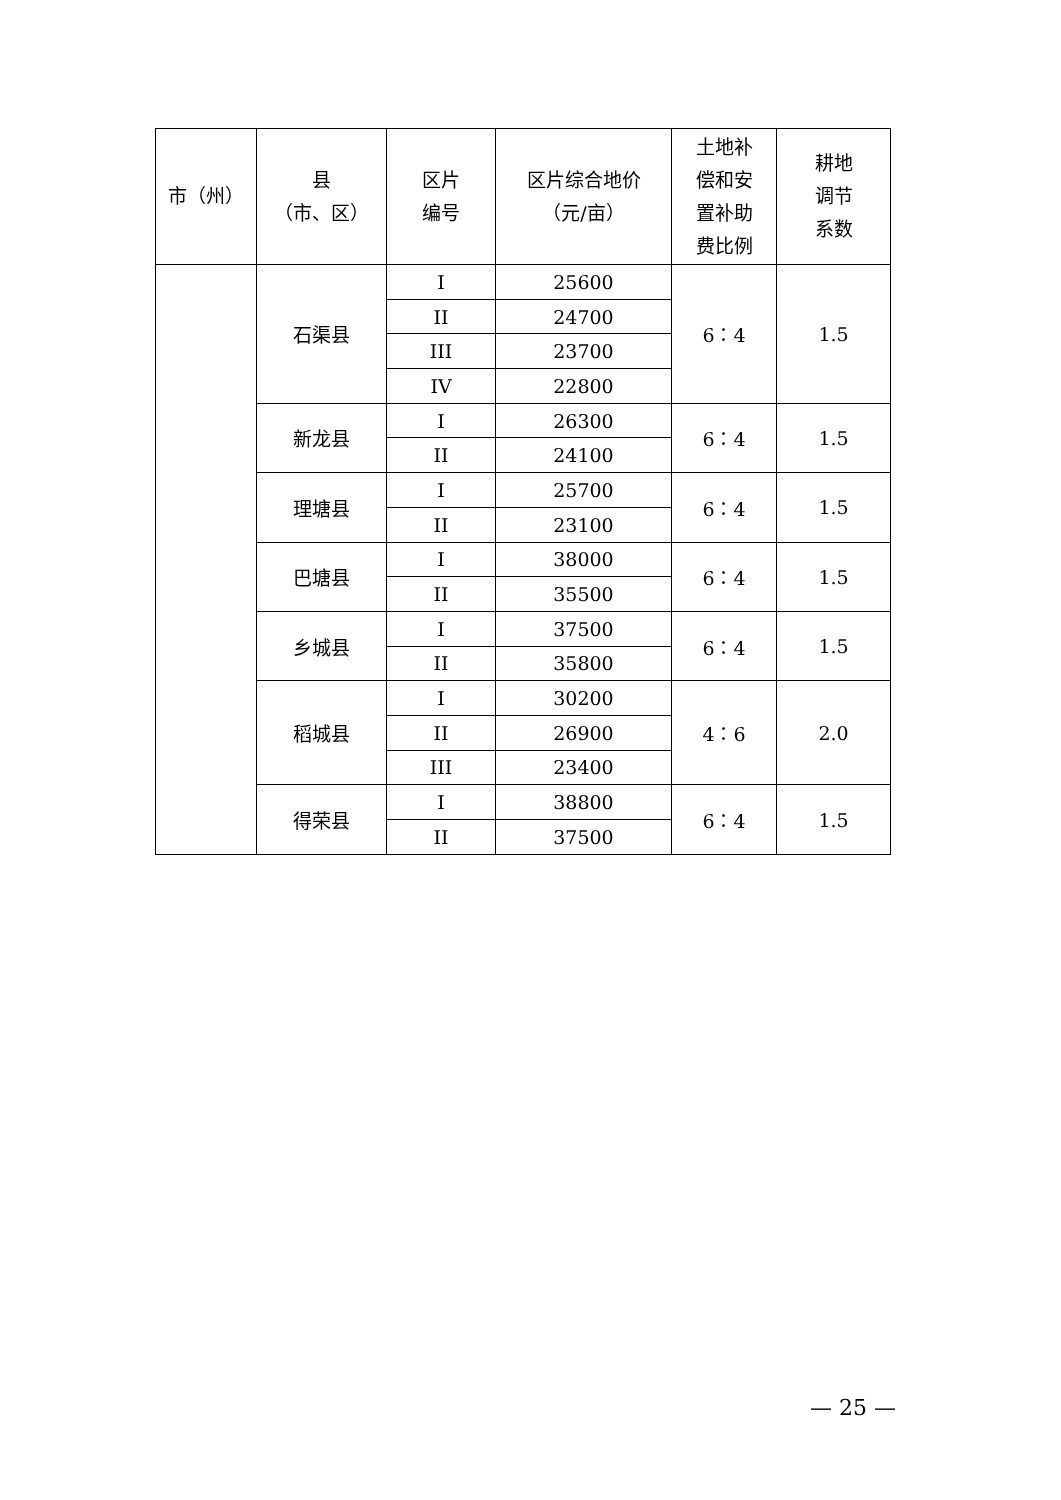| 市（州） | 县 （市、区） | 区片 编号 | 区片综合地价 （元/亩） | 土地补 偿和安 置补助 费比例 | 耕地 调节 系数 |
| --- | --- | --- | --- | --- | --- |
| | 石渠县 | I | 25600 | 6：4 | 1.5 |
| | | II | 24700 | | |
| | | III | 23700 | | |
| | | IV | 22800 | | |
| | 新龙县 | I | 26300 | 6：4 | 1.5 |
| | | II | 24100 | | |
| | 理塘县 | I | 25700 | 6：4 | 1.5 |
| | | II | 23100 | | |
| | 巴塘县 | I | 38000 | 6：4 | 1.5 |
| | | II | 35500 | | |
| | 乡城县 | I | 37500 | 6：4 | 1.5 |
| | | II | 35800 | | |
| | 稻城县 | I | 30200 | 4：6 | 2.0 |
| | | II | 26900 | | |
| | | III | 23400 | | |
| | 得荣县 | I | 38800 | 6：4 | 1.5 |
| | | II | 37500 | | |
— 25 —